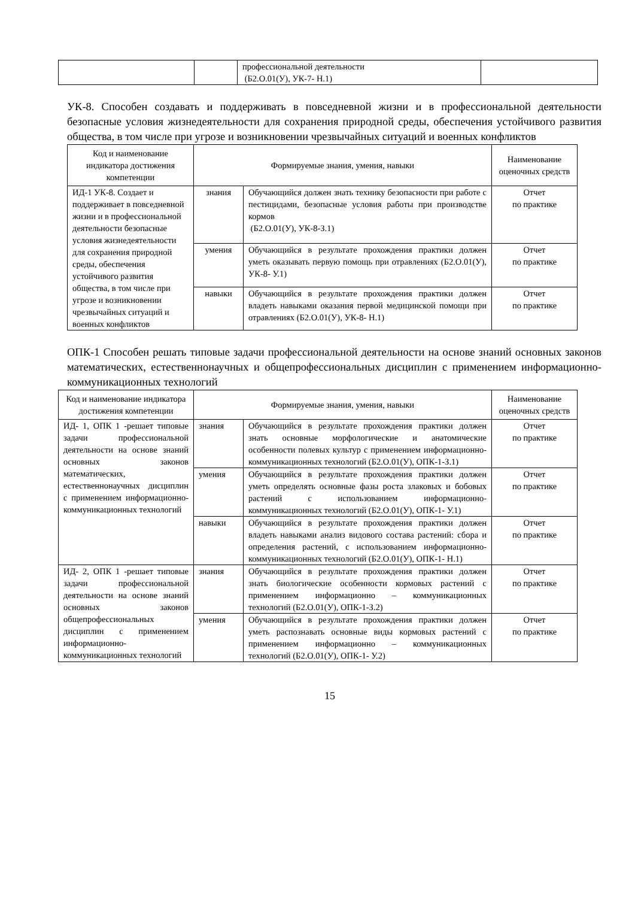| | | профессиональной деятельности (Б2.О.01(У), УК-7- Н.1) | |
УК-8. Способен создавать и поддерживать в повседневной жизни и в профессиональной деятельности безопасные условия жизнедеятельности для сохранения природной среды, обеспечения устойчивого развития общества, в том числе при угрозе и возникновении чрезвычайных ситуаций и военных конфликтов
| Код и наименование индикатора достижения компетенции | Формируемые знания, умения, навыки | | Наименование оценочных средств |
| --- | --- | --- | --- |
| ИД-1 УК-8. Создает и поддерживает в повседневной жизни и в профессиональной деятельности безопасные условия жизнедеятельности для сохранения природной среды, обеспечения устойчивого развития общества, в том числе при угрозе и возникновении чрезвычайных ситуаций и военных конфликтов | знания | Обучающийся должен знать технику безопасности при работе с пестицидами, безопасные условия работы при производстве кормов (Б2.О.01(У), УК-8-З.1) | Отчет по практике |
| | умения | Обучающийся в результате прохождения практики должен уметь оказывать первую помощь при отравлениях (Б2.О.01(У), УК-8- У.1) | Отчет по практике |
| | навыки | Обучающийся в результате прохождения практики должен владеть навыками оказания первой медицинской помощи при отравлениях (Б2.О.01(У), УК-8- Н.1) | Отчет по практике |
ОПК-1 Способен решать типовые задачи профессиональной деятельности на основе знаний основных законов математических, естественнонаучных и общепрофессиональных дисциплин с применением информационно-коммуникационных технологий
| Код и наименование индикатора достижения компетенции | Формируемые знания, умения, навыки | | Наименование оценочных средств |
| --- | --- | --- | --- |
| ИД- 1, ОПК 1 -решает типовые задачи профессиональной деятельности на основе знаний основных законов математических, естественнонаучных дисциплин с применением информационно-коммуникационных технологий | знания | Обучающийся в результате прохождения практики должен знать основные морфологические и анатомические особенности полевых культур с применением информационно-коммуникационных технологий (Б2.О.01(У), ОПК-1-З.1) | Отчет по практике |
| | умения | Обучающийся в результате прохождения практики должен уметь определять основные фазы роста злаковых и бобовых растений с использованием информационно-коммуникационных технологий (Б2.О.01(У), ОПК-1- У.1) | Отчет по практике |
| | навыки | Обучающийся в результате прохождения практики должен владеть навыками анализ видового состава растений: сбора и определения растений, с использованием информационно-коммуникационных технологий (Б2.О.01(У), ОПК-1- Н.1) | Отчет по практике |
| ИД- 2, ОПК 1 -решает типовые задачи профессиональной деятельности на основе знаний основных законов общепрофессиональных дисциплин с применением информационно-коммуникационных технологий | знания | Обучающийся в результате прохождения практики должен знать биологические особенности кормовых растений с применением информационно – коммуникационных технологий (Б2.О.01(У), ОПК-1-З.2) | Отчет по практике |
| | умения | Обучающийся в результате прохождения практики должен уметь распознавать основные виды кормовых растений с применением информационно – коммуникационных технологий (Б2.О.01(У), ОПК-1- У.2) | Отчет по практике |
15